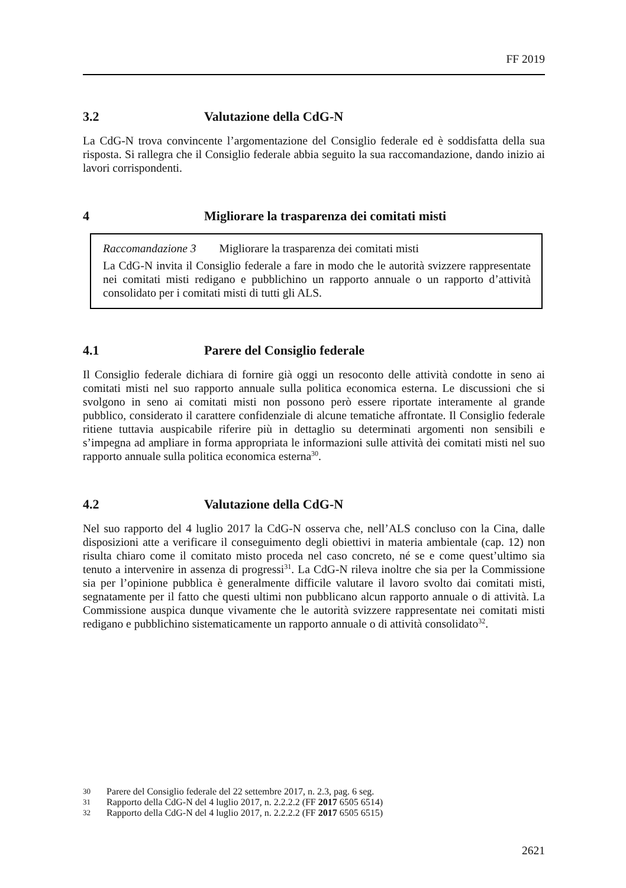FF 2019
3.2 Valutazione della CdG-N
La CdG-N trova convincente l’argomentazione del Consiglio federale ed è soddis­fatta della sua risposta. Si rallegra che il Consiglio federale abbia seguito la sua rac­comandazione, dando inizio ai lavori corrispondenti.
4 Migliorare la trasparenza dei comitati misti
Raccomandazione 3 Migliorare la trasparenza dei comitati misti
La CdG-N invita il Consiglio federale a fare in modo che le autorità svizzere rappresentate nei comitati misti redigano e pubblichino un rapporto annuale o un rapporto d’attività consolidato per i comitati misti di tutti gli ALS.
4.1 Parere del Consiglio federale
Il Consiglio federale dichiara di fornire già oggi un resoconto delle attività condotte in seno ai comitati misti nel suo rapporto annuale sulla politica economica esterna. Le discussioni che si svolgono in seno ai comitati misti non possono però essere riportate interamente al grande pubblico, considerato il carattere confidenziale di alcune tematiche affrontate. Il Consiglio federale ritiene tuttavia auspicabile riferire più in dettaglio su determinati argomenti non sensibili e s’impegna ad ampliare in forma appropriata le informazioni sulle attività dei comitati misti nel suo rapporto annuale sulla politica economica esterna<sup>30</sup>.
4.2 Valutazione della CdG-N
Nel suo rapporto del 4 luglio 2017 la CdG-N osserva che, nell’ALS concluso con la Cina, dalle disposizioni atte a verificare il conseguimento degli obiettivi in materia ambientale (cap. 12) non risulta chiaro come il comitato misto proceda nel caso con­creto, né se e come quest’ultimo sia tenuto a intervenire in assenza di progressi<sup>31</sup>. La CdG-N rileva inoltre che sia per la Commissione sia per l’opinione pubblica è gene­ralmente difficile valutare il lavoro svolto dai comitati misti, segnatamente per il fatto che questi ultimi non pubblicano alcun rapporto annuale o di attività. La Com­missione auspica dunque vivamente che le autorità svizzere rappresentate nei comi­tati misti redigano e pubblichino sistematicamente un rapporto annuale o di attività consolidato<sup>32</sup>.
30 Parere del Consiglio federale del 22 settembre 2017, n. 2.3, pag. 6 seg.
31 Rapporto della CdG-N del 4 luglio 2017, n. 2.2.2.2 (FF 2017 6505 6514)
32 Rapporto della CdG-N del 4 luglio 2017, n. 2.2.2.2 (FF 2017 6505 6515)
2621